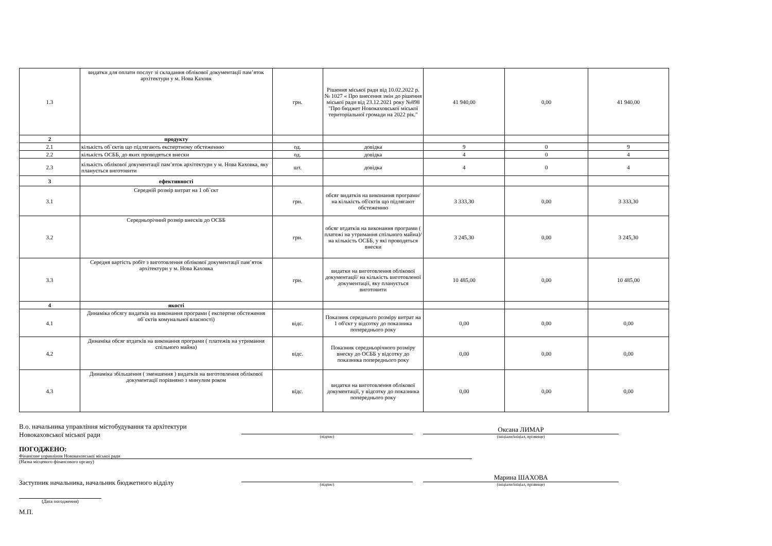| 1.3 | видатки для оплати послуг зі складання облікової документації пам’яток архітектури у м. Нова Каховк | грн. | Рішення міської ради від 10.02.2022 р. № 1027 « Про внесення змін до рішення міської ради від 23.12.2021 року №898 "Про бюджет Новокаховської міської територіальної громади на 2022 рік." | 41 940,00 | 0,00 | 41 940,00 |
| 2 | продукту | | | | | |
| 2.1 | кількість об`єктів що підлягають експертному обстеженню | од. | довідка | 9 | 0 | 9 |
| 2.2 | кількість ОСББ, до яких проводяться внески | од. | довідка | 4 | 0 | 4 |
| 2.3 | кількість облікової документації пам’яток архітектури у м. Нова Каховка, яку планується виготовити | шт. | довідка | 4 | 0 | 4 |
| 3 | ефективності | | | | | |
| 3.1 | Середній розмір витрат на 1 об`єкт | грн. | обсяг видатків на виконання програми/ на кількість об'єктів що підлягают обстеженню | 3 333,30 | 0,00 | 3 333,30 |
| 3.2 | Середньорічний розмір внесків до ОСББ | грн. | обсяг втдатків на виконання програми ( платежі на утримання спільного майна)/ на кількість ОСББ, у які проводяться внески | 3 245,30 | 0,00 | 3 245,30 |
| 3.3 | Середня вартість робіт з виготовлення облікової документації пам’яток архітектури у м. Нова Каховка | грн. | видатки на виготовлення облікової документації/ на кількість виготовленої документації, яку планується виготовити | 10 485,00 | 0,00 | 10 485,00 |
| 4 | якості | | | | | |
| 4.1 | Динаміка обсягу видатків на виконання програми ( експертне обстеження об`єктів комунальної власності) | відс. | Показник середнього розміру витрат на 1 об'єкт у відсотку до показника попереднього року | 0,00 | 0,00 | 0,00 |
| 4.2 | Динаміка обсяг втдатків на виконання програми ( платежів на утримання спільного майна) | відс. | Показник середньорічного розміру внеску до ОСББ у відсотку до показника попереднього року | 0,00 | 0,00 | 0,00 |
| 4.3 | Динаміка збільшення ( зменшення ) видатків на виготовлення облікової документації порівняно з минулим роком | відс. | видатки на виготовлення облікової документації, у відсотку до показника попереднього року | 0,00 | 0,00 | 0,00 |
В.о. начальника управління містобудування та архітектури
Новокаховської міської ради
(підпис)
Оксана ЛИМАР
(ініціали/ініціал, прізвище)
ПОГОДЖЕНО:
Фінансове управління Новокаховської міської ради
(Назва місцевого фінансового органу)
Заступник начальника, начальник бюджетного відділу
(підпис)
Марина ШАХОВА
(ініціали/ініціал, прізвище)
(Дата погодження)
М.П.